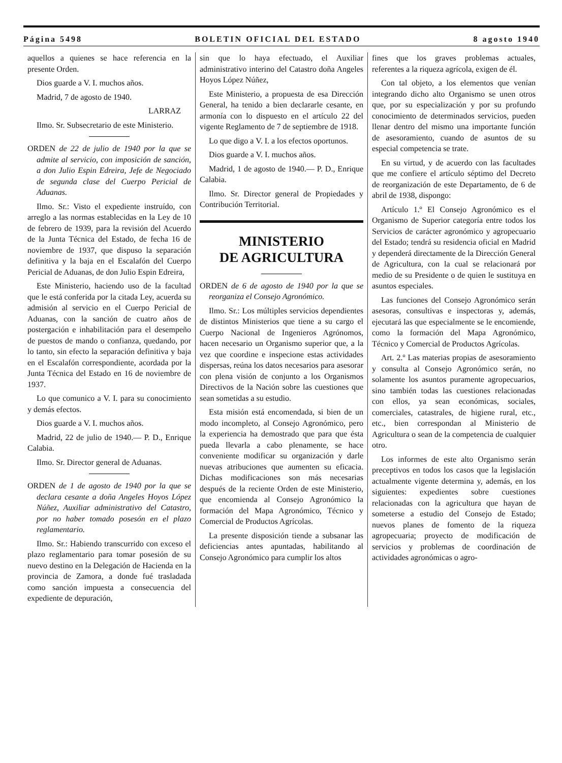Página 5498 BOLETIN OFICIAL DEL ESTADO 8 agosto 1940
aquellos a quienes se hace referencia en la presente Orden.
Dios guarde a V. I. muchos años.
Madrid, 7 de agosto de 1940.
LARRAZ
Ilmo. Sr. Subsecretario de este Ministerio.
ORDEN de 22 de julio de 1940 por la que se admite al servicio, con imposición de sanción, a don Julio Espin Edreira, Jefe de Negociado de segunda clase del Cuerpo Pericial de Aduanas.
Ilmo. Sr.: Visto el expediente instruído, con arreglo a las normas establecidas en la Ley de 10 de febrero de 1939, para la revisión del Acuerdo de la Junta Técnica del Estado, de fecha 16 de noviembre de 1937, que dispuso la separación definitiva y la baja en el Escalafón del Cuerpo Pericial de Aduanas, de don Julio Espin Edreira,
Este Ministerio, haciendo uso de la facultad que le está conferida por la citada Ley, acuerda su admisión al servicio en el Cuerpo Pericial de Aduanas, con la sanción de cuatro años de postergación e inhabilitación para el desempeño de puestos de mando o confianza, quedando, por lo tanto, sin efecto la separación definitiva y baja en el Escalafón correspondiente, acordada por la Junta Técnica del Estado en 16 de noviembre de 1937.
Lo que comunico a V. I. para su conocimiento y demás efectos.
Dios guarde a V. I. muchos años.
Madrid, 22 de julio de 1940.— P. D., Enrique Calabia.
Ilmo. Sr. Director general de Aduanas.
ORDEN de 1 de agosto de 1940 por la que se declara cesante a doña Angeles Hoyos López Núñez, Auxiliar administrativo del Catastro, por no haber tomado posesón en el plazo reglamentario.
Ilmo. Sr.: Habiendo transcurrido con exceso el plazo reglamentario para tomar posesión de su nuevo destino en la Delegación de Hacienda en la provincia de Zamora, a donde fué trasladada como sanción impuesta a consecuencia del expediente de depuración,
sin que lo haya efectuado, el Auxiliar administrativo interino del Catastro doña Angeles Hoyos López Núñez,
Este Ministerio, a propuesta de esa Dirección General, ha tenido a bien declararle cesante, en armonía con lo dispuesto en el artículo 22 del vigente Reglamento de 7 de septiembre de 1918.
Lo que digo a V. I. a los efectos oportunos.
Dios guarde a V. I. muchos años.
Madrid, 1 de agosto de 1940.— P. D., Enrique Calabia.
Ilmo. Sr. Director general de Propiedades y Contribución Territorial.
MINISTERIO
DE AGRICULTURA
ORDEN de 6 de agosto de 1940 por la que se reorganiza el Consejo Agronómico.
Ilmo. Sr.: Los múltiples servicios dependientes de distintos Ministerios que tiene a su cargo el Cuerpo Nacional de Ingenieros Agrónomos, hacen necesario un Organismo superior que, a la vez que coordine e inspecione estas actividades dispersas, reúna los datos necesarios para asesorar con plena visión de conjunto a los Organismos Directivos de la Nación sobre las cuestiones que sean sometidas a su estudio.
Esta misión está encomendada, si bien de un modo incompleto, al Consejo Agronómico, pero la experiencia ha demostrado que para que ésta pueda llevarla a cabo plenamente, se hace conveniente modificar su organización y darle nuevas atribuciones que aumenten su eficacia. Dichas modificaciones son más necesarias después de la reciente Orden de este Ministerio, que encomienda al Consejo Agronómico la formación del Mapa Agronómico, Técnico y Comercial de Productos Agrícolas.
La presente disposición tiende a subsanar las deficiencias antes apuntadas, habilitando al Consejo Agronómico para cumplir los altos
fines que los graves problemas actuales, referentes a la riqueza agrícola, exigen de él.
Con tal objeto, a los elementos que venían integrando dicho alto Organismo se unen otros que, por su especialización y por su profundo conocimiento de determinados servicios, pueden llenar dentro del mismo una importante función de asesoramiento, cuando de asuntos de su especial competencia se trate.
En su virtud, y de acuerdo con las facultades que me confiere el artículo séptimo del Decreto de reorganización de este Departamento, de 6 de abril de 1938, dispongo:
Artículo 1.º El Consejo Agronómico es el Organismo de Superior categoría entre todos los Servicios de carácter agronómico y agropecuario del Estado; tendrá su residencia oficial en Madrid y dependerá directamente de la Dirección General de Agricultura, con la cual se relacionará por medio de su Presidente o de quien le sustituya en asuntos especiales.
Las funciones del Consejo Agronómico serán asesoras, consultivas e inspectoras y, además, ejecutará las que especialmente se le encomiende, como la formación del Mapa Agronómico, Técnico y Comercial de Productos Agrícolas.
Art. 2.º Las materias propias de asesoramiento y consulta al Consejo Agronómico serán, no solamente los asuntos puramente agropecuarios, sino también todas las cuestiones relacionadas con ellos, ya sean económicas, sociales, comerciales, catastrales, de higiene rural, etc., etc., bien correspondan al Ministerio de Agricultura o sean de la competencia de cualquier otro.
Los informes de este alto Organismo serán preceptivos en todos los casos que la legislación actualmente vigente determina y, además, en los siguientes: expedientes sobre cuestiones relacionadas con la agricultura que hayan de someterse a estudio del Consejo de Estado; nuevos planes de fomento de la riqueza agropecuaria; proyecto de modificación de servicios y problemas de coordinación de actividades agronómicas o agro-